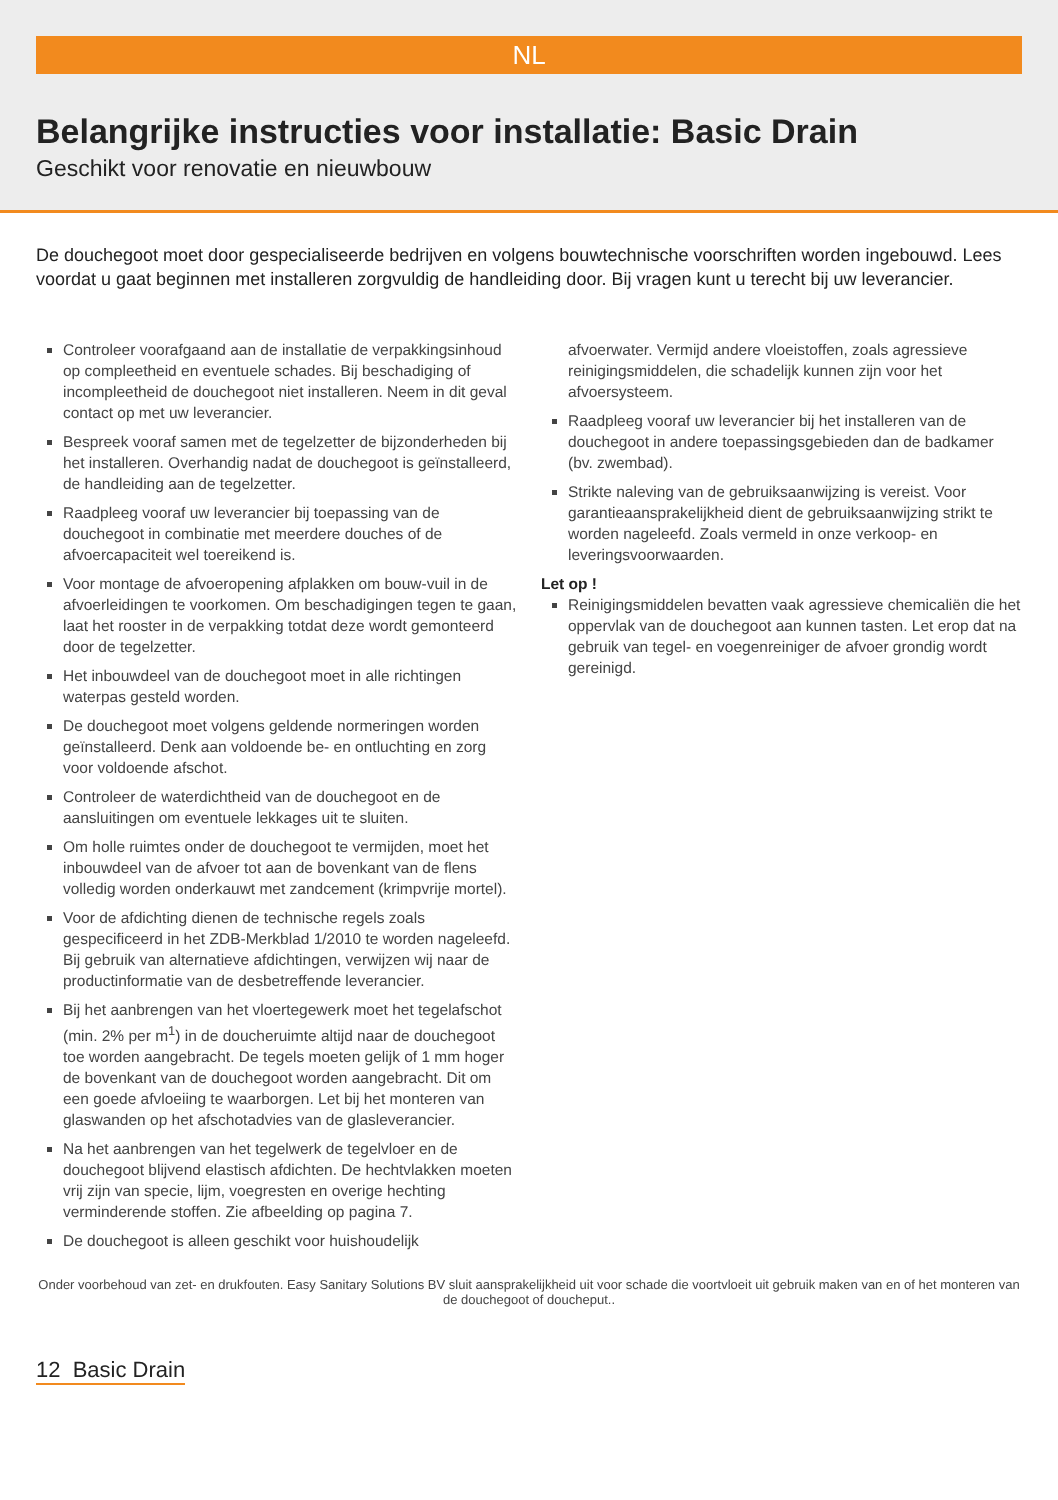NL
Belangrijke instructies voor installatie: Basic Drain
Geschikt voor renovatie en nieuwbouw
De douchegoot moet door gespecialiseerde bedrijven en volgens bouwtechnische voorschriften worden ingebouwd. Lees voordat u gaat beginnen met installeren zorgvuldig de handleiding door. Bij vragen kunt u terecht bij uw leverancier.
Controleer voorafgaand aan de installatie de verpakkingsinhoud op compleetheid en eventuele schades. Bij beschadiging of incompleetheid de douchegoot niet installeren. Neem in dit geval contact op met uw leverancier.
Bespreek vooraf samen met de tegelzetter de bijzonderheden bij het installeren. Overhandig nadat de douchegoot is geïnstalleerd, de handleiding aan de tegelzetter.
Raadpleeg vooraf uw leverancier bij toepassing van de douchegoot in combinatie met meerdere douches of de afvoercapaciteit wel toereikend is.
Voor montage de afvoeropening afplakken om bouw-vuil in de afvoerleidingen te voorkomen. Om beschadigingen tegen te gaan, laat het rooster in de verpakking totdat deze wordt gemonteerd door de tegelzetter.
Het inbouwdeel van de douchegoot moet in alle richtingen waterpas gesteld worden.
De douchegoot moet volgens geldende normeringen worden geïnstalleerd. Denk aan voldoende be- en ontluchting en zorg voor voldoende afschot.
Controleer de waterdichtheid van de douchegoot en de aansluitingen om eventuele lekkages uit te sluiten.
Om holle ruimtes onder de douchegoot te vermijden, moet het inbouwdeel van de afvoer tot aan de bovenkant van de flens volledig worden onderkauwt met zandcement (krimpvrije mortel).
Voor de afdichting dienen de technische regels zoals gespecificeerd in het ZDB-Merkblad 1/2010 te worden nageleefd. Bij gebruik van alternatieve afdichtingen, verwijzen wij naar de productinformatie van de desbetreffende leverancier.
Bij het aanbrengen van het vloertegewerk moet het tegelafschot (min. 2% per m<sup>1</sup>) in de doucheruimte altijd naar de douchegoot toe worden aangebracht. De tegels moeten gelijk of 1 mm hoger de bovenkant van de douchegoot worden aangebracht. Dit om een goede afvloeiing te waarborgen. Let bij het monteren van glaswanden op het afschotadvies van de glasleverancier.
Na het aanbrengen van het tegelwerk de tegelvloer en de douchegoot blijvend elastisch afdichten. De hechtvlakken moeten vrij zijn van specie, lijm, voegresten en overige hechting verminderende stoffen. Zie afbeelding op pagina 7.
De douchegoot is alleen geschikt voor huishoudelijk
afvoerwater. Vermijd andere vloeistoffen, zoals agressieve reinigingsmiddelen, die schadelijk kunnen zijn voor het afvoersysteem.
Raadpleeg vooraf uw leverancier bij het installeren van de douchegoot in andere toepassingsgebieden dan de badkamer (bv. zwembad).
Strikte naleving van de gebruiksaanwijzing is vereist. Voor garantieaansprakelijkheid dient de gebruiksaanwijzing strikt te worden nageleefd. Zoals vermeld in onze verkoop- en leveringsvoorwaarden.
Let op !
Reinigingsmiddelen bevatten vaak agressieve chemicaliën die het oppervlak van de douchegoot aan kunnen tasten. Let erop dat na gebruik van tegel- en voegenreiniger de afvoer grondig wordt gereinigd.
Onder voorbehoud van zet- en drukfouten. Easy Sanitary Solutions BV sluit aansprakelijkheid uit voor schade die voortvloeit uit gebruik maken van en of het monteren van de douchegoot of douche­put..
12 Basic Drain